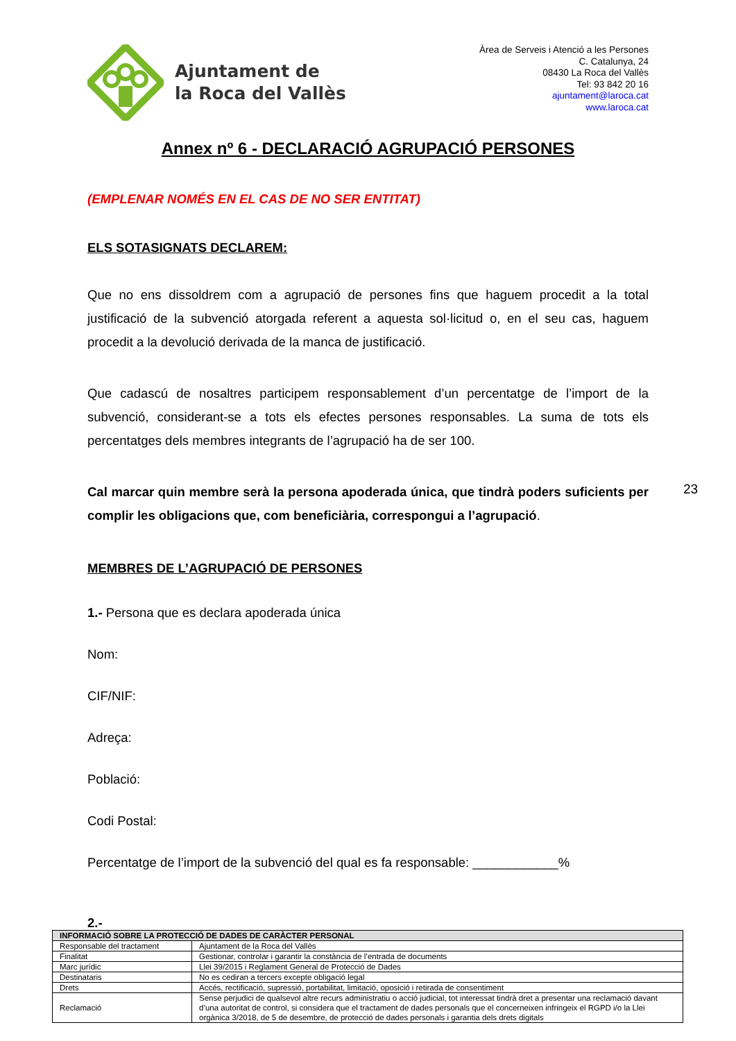Ajuntament de
la Roca del Vallès
Àrea de Serveis i Atenció a les Persones
C. Catalunya, 24
08430 La Roca del Vallès
Tel: 93 842 20 16
ajuntament@laroca.cat
www.laroca.cat
Annex nº 6 - DECLARACIÓ AGRUPACIÓ PERSONES
(EMPLENAR NOMÉS EN EL CAS DE NO SER ENTITAT)
ELS SOTASIGNATS DECLAREM:
Que no ens dissoldrem com a agrupació de persones fins que haguem procedit a la total justificació de la subvenció atorgada referent a aquesta sol·licitud o, en el seu cas, haguem procedit a la devolució derivada de la manca de justificació.
Que cadascú de nosaltres participem responsablement d’un percentatge de l’import de la subvenció, considerant-se a tots els efectes persones responsables. La suma de tots els percentatges dels membres integrants de l’agrupació ha de ser 100.
Cal marcar quin membre serà la persona apoderada única, que tindrà poders suficients per complir les obligacions que, com beneficiària, correspongui a l’agrupació.
MEMBRES DE L’AGRUPACIÓ DE PERSONES
1.- Persona que es declara apoderada única
Nom:
CIF/NIF:
Adreça:
Població:
Codi Postal:
Percentatge de l’import de la subvenció del qual es fa responsable: ____________%
2.-
23
| INFORMACIÓ SOBRE LA PROTECCIÓ DE DADES DE CARÀCTER PERSONAL | |
| --- | --- |
| Responsable del tractament | Ajuntament de la Roca del Vallès |
| Finalitat | Gestionar, controlar i garantir la constància de l’entrada de documents |
| Marc jurídic | Llei 39/2015 i Reglament General de Protecció de Dades |
| Destinataris | No es cediran a tercers excepte obligació legal |
| Drets | Accés, rectificació, supressió, portabilitat, limitació, oposició i retirada de consentiment |
| Reclamació | Sense perjudici de qualsevol altre recurs administratiu o acció judicial, tot interessat tindrà dret a presentar una reclamació davant d’una autoritat de control, si considera que el tractament de dades personals que el concerneixen infringeix el RGPD i/o la Llei orgànica 3/2018, de 5 de desembre, de protecció de dades personals i garantia dels drets digitals |